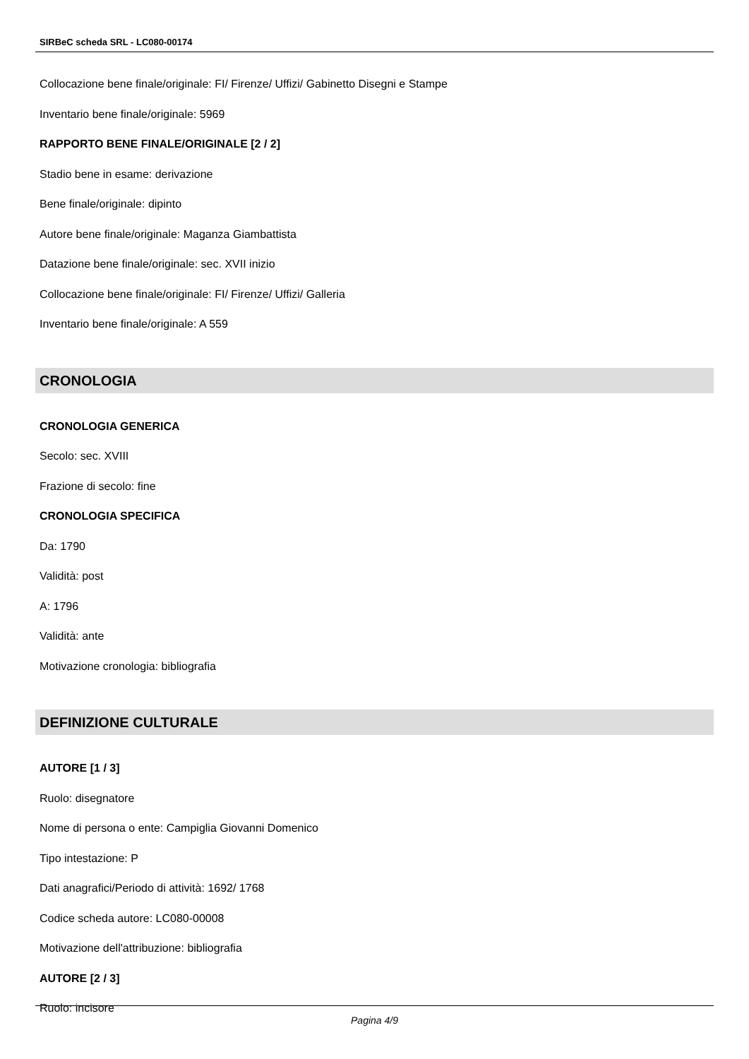SIRBeC scheda SRL - LC080-00174
Collocazione bene finale/originale: FI/ Firenze/ Uffizi/ Gabinetto Disegni e Stampe
Inventario bene finale/originale: 5969
RAPPORTO BENE FINALE/ORIGINALE [2 / 2]
Stadio bene in esame: derivazione
Bene finale/originale: dipinto
Autore bene finale/originale: Maganza Giambattista
Datazione bene finale/originale: sec. XVII inizio
Collocazione bene finale/originale: FI/ Firenze/ Uffizi/ Galleria
Inventario bene finale/originale: A 559
CRONOLOGIA
CRONOLOGIA GENERICA
Secolo: sec. XVIII
Frazione di secolo: fine
CRONOLOGIA SPECIFICA
Da: 1790
Validità: post
A: 1796
Validità: ante
Motivazione cronologia: bibliografia
DEFINIZIONE CULTURALE
AUTORE [1 / 3]
Ruolo: disegnatore
Nome di persona o ente: Campiglia Giovanni Domenico
Tipo intestazione: P
Dati anagrafici/Periodo di attività: 1692/ 1768
Codice scheda autore: LC080-00008
Motivazione dell'attribuzione: bibliografia
AUTORE [2 / 3]
Ruolo: incisore
Pagina 4/9